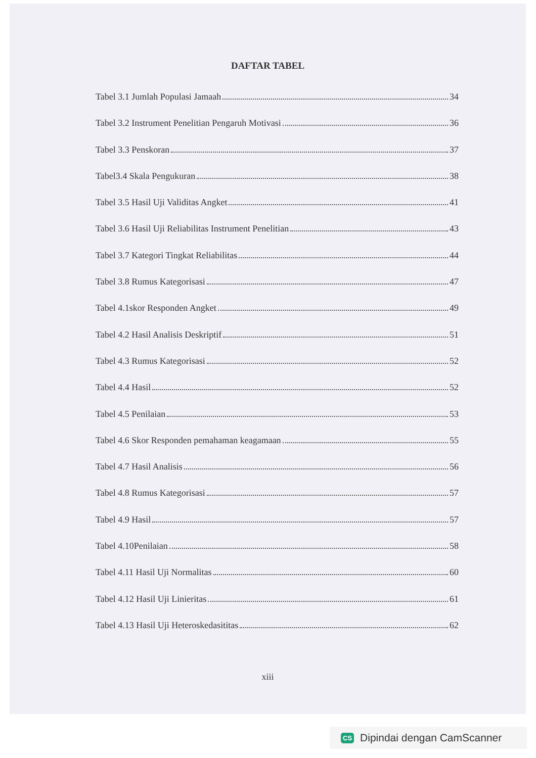DAFTAR TABEL
Tabel 3.1 Jumlah Populasi Jamaah 34
Tabel 3.2 Instrument Penelitian Pengaruh Motivasi 36
Tabel 3.3 Penskoran 37
Tabel3.4 Skala Pengukuran 38
Tabel 3.5 Hasil Uji Validitas Angket 41
Tabel 3.6 Hasil Uji Reliabilitas Instrument Penelitian 43
Tabel 3.7 Kategori Tingkat Reliabilitas 44
Tabel 3.8 Rumus Kategorisasi 47
Tabel 4.1skor Responden Angket 49
Tabel 4.2 Hasil Analisis Deskriptif 51
Tabel 4.3 Rumus Kategorisasi 52
Tabel 4.4 Hasil 52
Tabel 4.5 Penilaian 53
Tabel 4.6 Skor Responden pemahaman keagamaan 55
Tabel 4.7 Hasil Analisis 56
Tabel 4.8 Rumus Kategorisasi 57
Tabel 4.9 Hasil 57
Tabel 4.10Penilaian 58
Tabel 4.11 Hasil Uji Normalitas 60
Tabel 4.12 Hasil Uji Linieritas 61
Tabel 4.13 Hasil Uji Heteroskedasititas 62
xiii
CS Dipindai dengan CamScanner